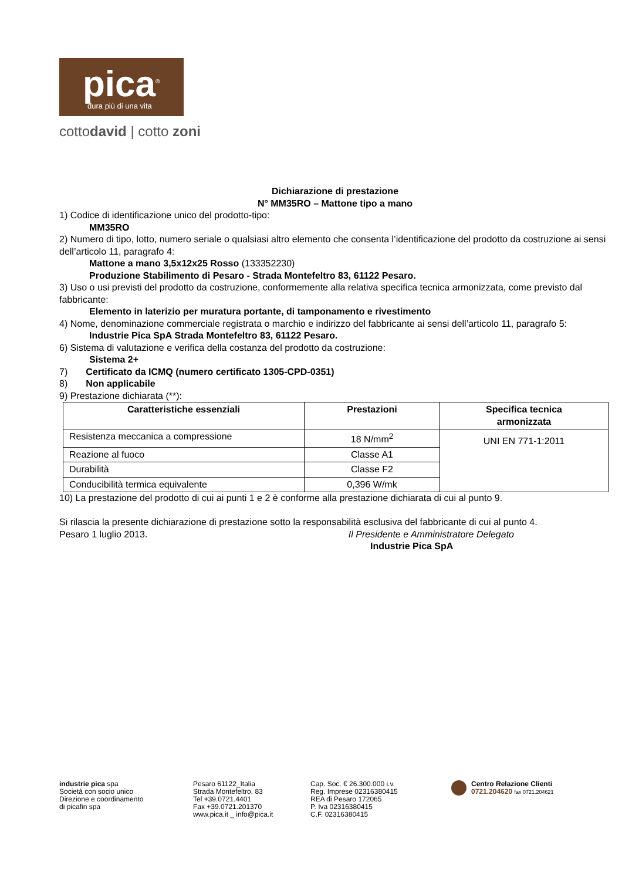pica<sup>®</sup>
dura più di una vita
cottodavid | cotto zoni
Dichiarazione di prestazione
N° MM35RO – Mattone tipo a mano
1) Codice di identificazione unico del prodotto-tipo:
MM35RO
2) Numero di tipo, lotto, numero seriale o qualsiasi altro elemento che consenta l’identificazione del prodotto da costruzione ai sensi dell’articolo 11, paragrafo 4:
Mattone a mano 3,5x12x25 Rosso (133352230)
Produzione Stabilimento di Pesaro - Strada Montefeltro 83, 61122 Pesaro.
3) Uso o usi previsti del prodotto da costruzione, conformemente alla relativa specifica tecnica armonizzata, come previsto dal fabbricante:
Elemento in laterizio per muratura portante, di tamponamento e rivestimento
4) Nome, denominazione commerciale registrata o marchio e indirizzo del fabbricante ai sensi dell’articolo 11, paragrafo 5:
Industrie Pica SpA Strada Montefeltro 83, 61122 Pesaro.
6) Sistema di valutazione e verifica della costanza del prodotto da costruzione:
Sistema 2+
7) Certificato da ICMQ (numero certificato 1305-CPD-0351)
8) Non applicabile
9) Prestazione dichiarata (**):
| Caratteristiche essenziali | Prestazioni | Specifica tecnica armonizzata |
| --- | --- | --- |
| Resistenza meccanica a compressione | 18 N/mm<sup>2</sup> | UNI EN 771-1:2011 |
| Reazione al fuoco | Classe A1 | |
| Durabilità | Classe F2 | |
| Conducibilità termica equivalente | 0,396 W/mk | |
10) La prestazione del prodotto di cui ai punti 1 e 2 è conforme alla prestazione dichiarata di cui al punto 9.
Si rilascia la presente dichiarazione di prestazione sotto la responsabilità esclusiva del fabbricante di cui al punto 4.
Pesaro 1 luglio 2013. Il Presidente e Amministratore Delegato
Industrie Pica SpA
industrie pica spa
Società con socio unico
Direzione e coordinamento
di picafin spa
Pesaro 61122_Italia
Strada Montefeltro, 83
Tel +39.0721.4401
Fax +39.0721.201370
www.pica.it _ info@pica.it
Cap. Soc. € 26.300.000 i.v.
Reg. Imprese 02316380415
REA di Pesaro 172065
P. Iva 02316380415
C.F. 02316380415
Centro Relazione Clienti
0721.204620 fax 0721.204621